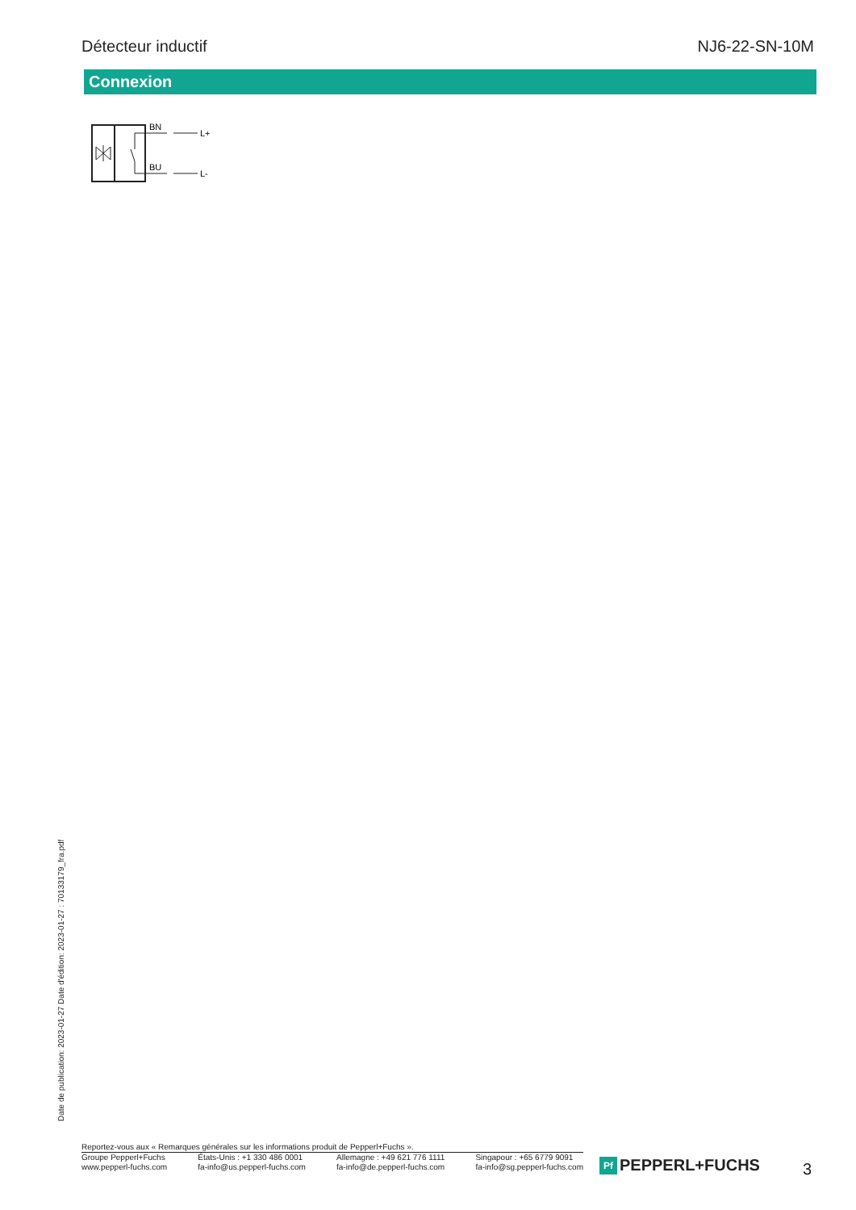Détecteur inductif NJ6-22-SN-10M
Connexion
BN
L+
BU
L-
Date de publication: 2023-01-27 Date d'édition: 2023-01-27 : 70133179_fra.pdf
Reportez-vous aux « Remarques générales sur les informations produit de Pepperl+Fuchs ».
Groupe Pepperl+Fuchs
www.pepperl-fuchs.com
États-Unis : +1 330 486 0001
fa-info@us.pepperl-fuchs.com
Allemagne : +49 621 776 1111
fa-info@de.pepperl-fuchs.com
Singapour : +65 6779 9091
fa-info@sg.pepperl-fuchs.com
Pf PEPPERL+FUCHS 3